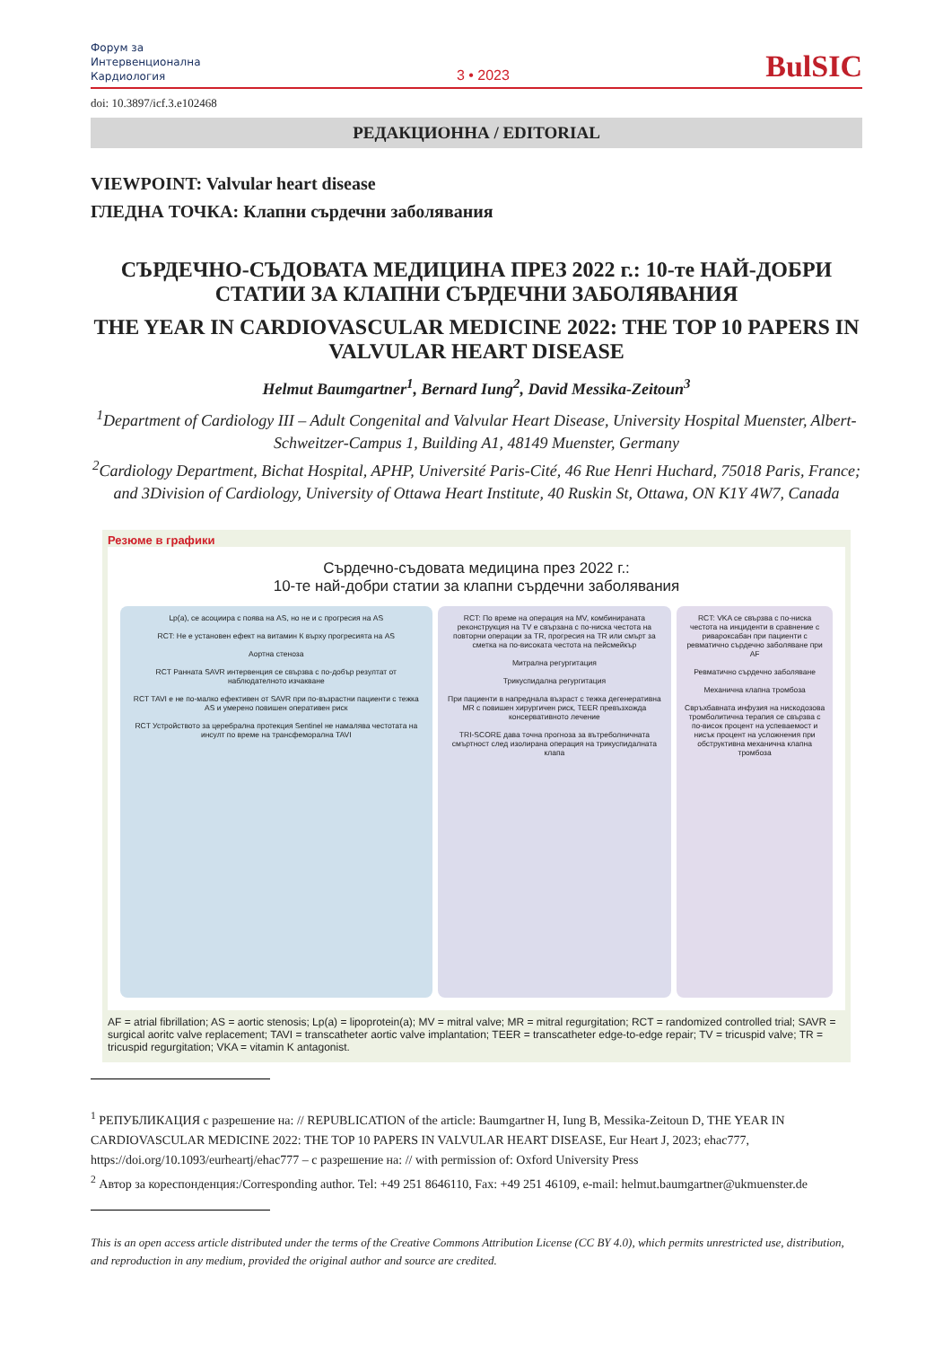Форум за
Интервенционална
Кардиология
3 • 2023
BulSIC
doi: 10.3897/icf.3.e102468
РЕДАКЦИОННА / EDITORIAL
VIEWPOINT: Valvular heart disease
ГЛЕДНА ТОЧКА: Клапни сърдечни заболявания
СЪРДЕЧНО-СЪДОВАТА МЕДИЦИНА ПРЕЗ 2022 г.: 10-те НАЙ-ДОБРИ СТАТИИ ЗА КЛАПНИ СЪРДЕЧНИ ЗАБОЛЯВАНИЯ
THE YEAR IN CARDIOVASCULAR MEDICINE 2022: THE TOP 10 PAPERS IN VALVULAR HEART DISEASE
Helmut Baumgartner<sup>1</sup>, Bernard Iung<sup>2</sup>, David Messika-Zeitoun<sup>3</sup>
<sup>1</sup> Department of Cardiology III – Adult Congenital and Valvular Heart Disease, University Hospital Muenster, Albert-Schweitzer-Campus 1, Building A1, 48149 Muenster, Germany
<sup>2</sup> Cardiology Department, Bichat Hospital, APHP, Université Paris-Cité, 46 Rue Henri Huchard, 75018 Paris, France; and 3Division of Cardiology, University of Ottawa Heart Institute, 40 Ruskin St, Ottawa, ON K1Y 4W7, Canada
Резюме в графики
Сърдечно-съдовата медицина през 2022 г.:
10-те най-добри статии за клапни сърдечни заболявания
Lp(a), се асоциира с поява на AS, но не и с прогресия на AS
RCT: Не е установен ефект на витамин К върху прогресията на AS
Аортна стеноза
RCT Ранната SAVR интервенция се свързва с по-добър резултат от наблюдателното изчакване
RCT TAVI е не по-малко ефективен от SAVR при по-възрастни пациенти с тежка AS и умерено повишен оперативен риск
RCT Устройството за церебрална протекция Sentinel не намалява честотата на инсулт по време на трансфеморална TAVI
RCT: По време на операция на MV, комбинираната реконструкция на TV е свързана с по-ниска честота на повторни операции за TR, прогресия на TR или смърт за сметка на по-високата честота на пейсмейкър
Митрална регургитация
Трикуспидална регургитация
При пациенти в напреднала възраст с тежка дегенеративна MR с повишен хирургичен риск, TEER превъзхожда консервативното лечение
TRI-SCORE дава точна прогноза за вътреболничната смъртност след изолирана операция на трикуспидалната клапа
RCT: VKA се свързва с по-ниска честота на инциденти в сравнение с ривароксабан при пациенти с ревматично сърдечно заболяване при AF
Ревматично сърдечно заболяване
Механична клапна тромбоза
Свръхбавната инфузия на нискодозова тромболитична терапия се свързва с по-висок процент на успеваемост и нисък процент на усложнения при обструктивна механична клапна тромбоза
AF = atrial fibrillation; AS = aortic stenosis; Lp(a) = lipoprotein(a); MV = mitral valve; MR = mitral regurgitation; RCT = randomized controlled trial; SAVR = surgical aoritc valve replacement; TAVI = transcatheter aortic valve implantation; TEER = transcatheter edge-to-edge repair; TV = tricuspid valve; TR = tricuspid regurgitation; VKA = vitamin K antagonist.
<sup>1</sup> РЕПУБЛИКАЦИЯ с разрешение на: // REPUBLICATION of the article: Baumgartner H, Iung B, Messika-Zeitoun D, THE YEAR IN CARDIOVASCULAR MEDICINE 2022: THE TOP 10 PAPERS IN VALVULAR HEART DISEASE, Eur Heart J, 2023; ehac777, https://doi.org/10.1093/eurheartj/ehac777 – с разрешение на: // with permission of: Oxford University Press
<sup>2</sup> Автор за кореспонденция:/Corresponding author. Tel: +49 251 8646110, Fax: +49 251 46109, e-mail: helmut.baumgartner@ukmuenster.de
This is an open access article distributed under the terms of the Creative Commons Attribution License (CC BY 4.0), which permits unrestricted use, distribution, and reproduction in any medium, provided the original author and source are credited.